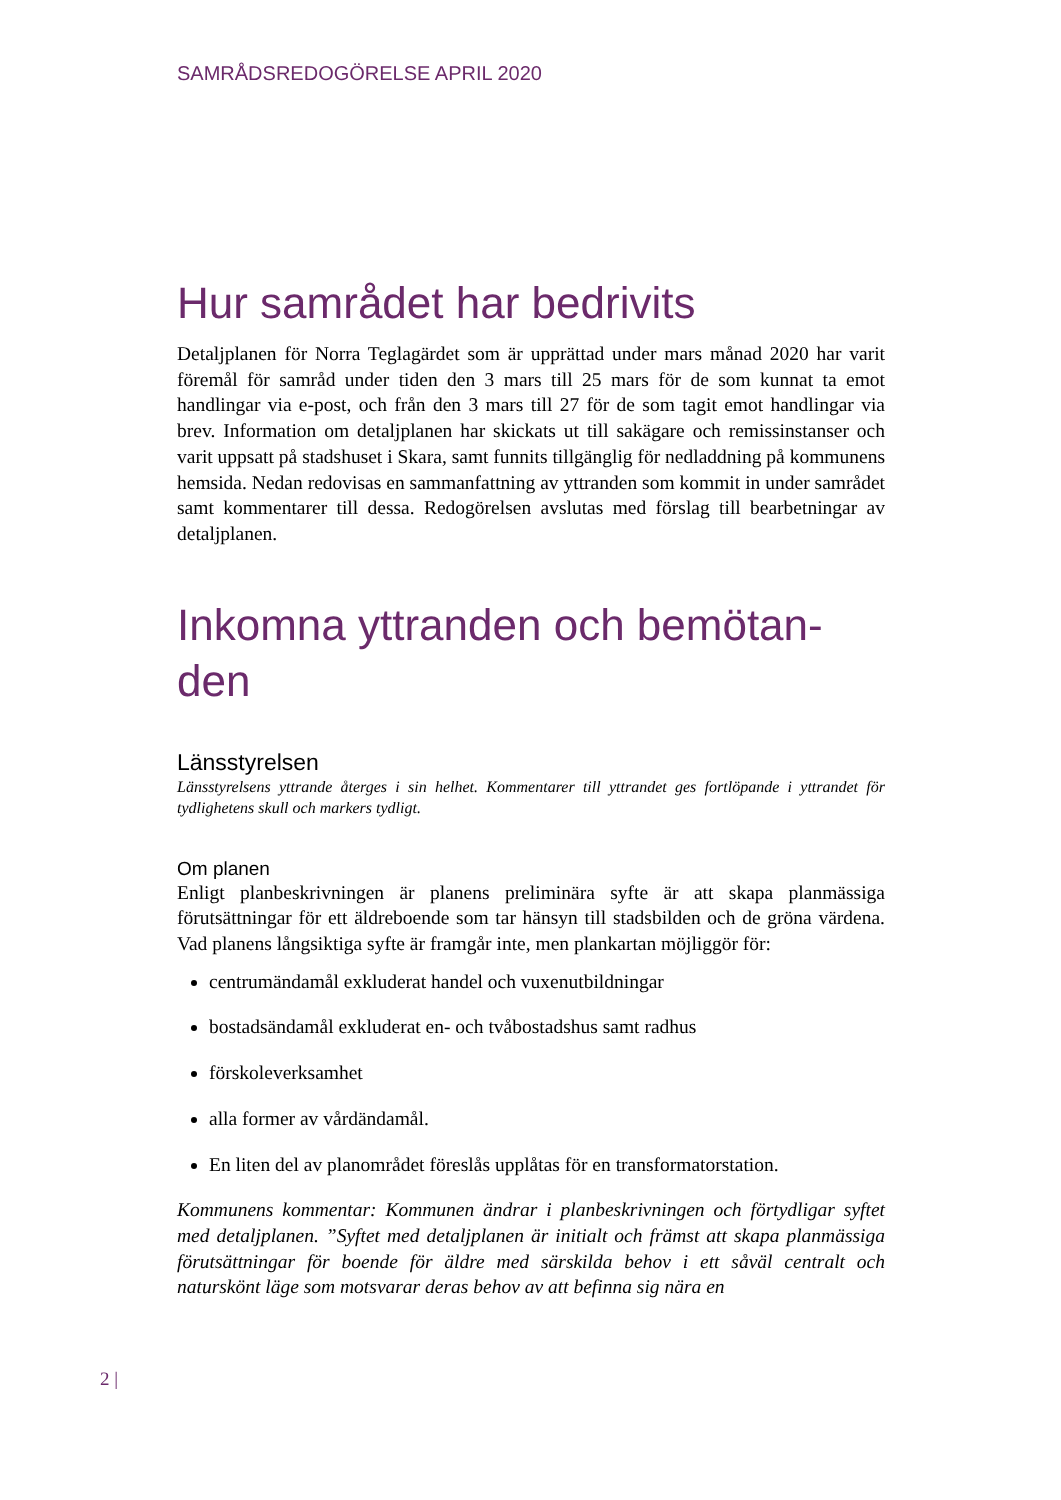SAMRÅDSREDOGÖRELSE APRIL 2020
Hur samrådet har bedrivits
Detaljplanen för Norra Teglagärdet som är upprättad under mars månad 2020 har varit föremål för samråd under tiden den 3 mars till 25 mars för de som kunnat ta emot handlingar via e-post, och från den 3 mars till 27 för de som tagit emot handlingar via brev. Information om detaljplanen har skickats ut till sakägare och remissinstanser och varit uppsatt på stadshuset i Skara, samt funnits tillgänglig för nedladdning på kommunens hemsida. Nedan redovisas en sammanfattning av yttranden som kommit in under samrådet samt kommentarer till dessa. Redogörelsen avslutas med förslag till bearbetningar av detaljplanen.
Inkomna yttranden och bemötan-
den
Länsstyrelsen
Länsstyrelsens yttrande återges i sin helhet. Kommentarer till yttrandet ges fortlöpande i yttrandet för tydlighetens skull och markers tydligt.
Om planen
Enligt planbeskrivningen är planens preliminära syfte är att skapa planmässiga förutsättningar för ett äldreboende som tar hänsyn till stadsbilden och de gröna värdena. Vad planens långsiktiga syfte är framgår inte, men plankartan möjliggör för:
centrumändamål exkluderat handel och vuxenutbildningar
bostadsändamål exkluderat en- och tvåbostadshus samt radhus
förskoleverksamhet
alla former av vårdändamål.
En liten del av planområdet föreslås upplåtas för en transformatorstation.
Kommunens kommentar: Kommunen ändrar i planbeskrivningen och förtydligar syftet med detaljplanen. ”Syftet med detaljplanen är initialt och främst att skapa planmässiga förutsättningar för boende för äldre med särskilda behov i ett såväl centralt och naturskönt läge som motsvarar deras behov av att befinna sig nära en
2 |